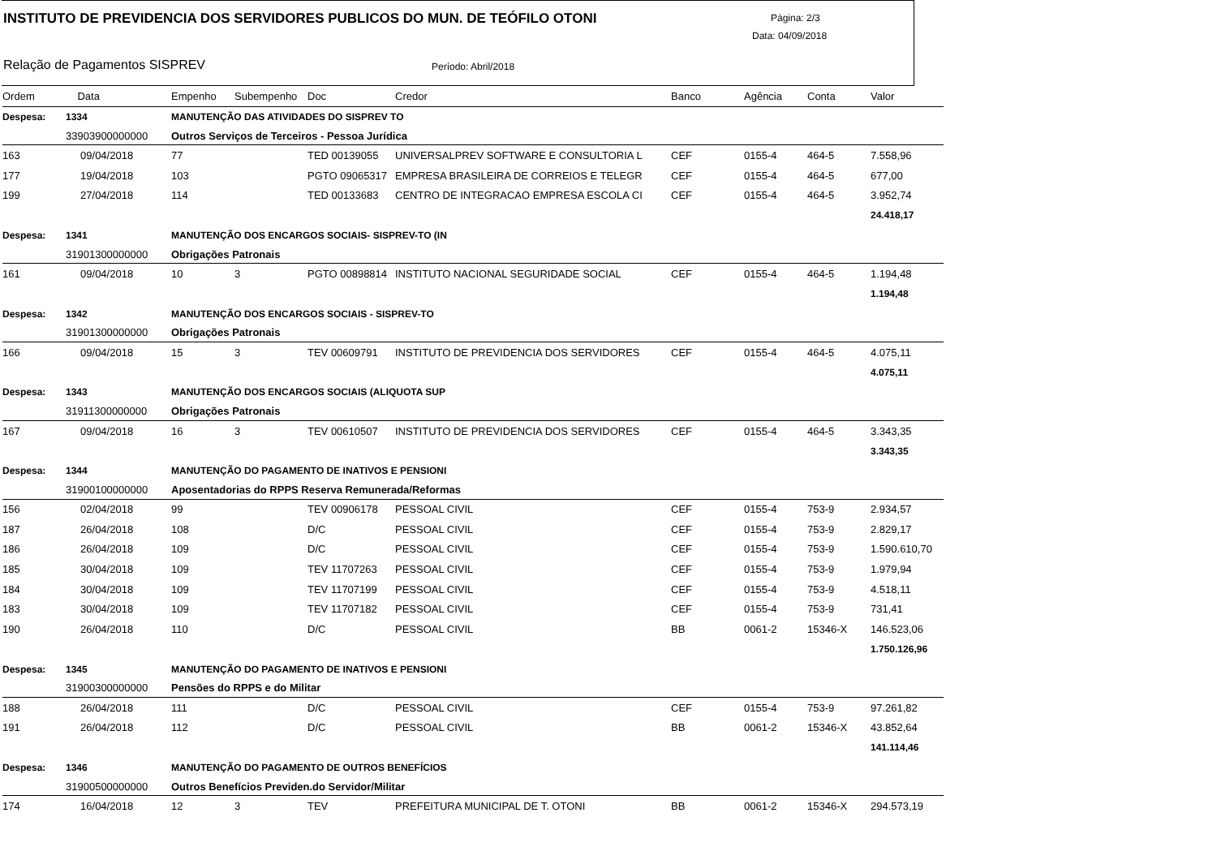INSTITUTO DE PREVIDENCIA DOS SERVIDORES PUBLICOS DO MUN. DE TEÓFILO OTONI
Página: 2/3
Data: 04/09/2018
Relação de Pagamentos SISPREV Período: Abril/2018
| Ordem | Data | Empenho | Subempenho | Doc | Credor | Banco | Agência | Conta | Valor |
| --- | --- | --- | --- | --- | --- | --- | --- | --- | --- |
| Despesa: | 1334 | MANUTENÇÃO DAS ATIVIDADES DO SISPREV TO | | | | | | | |
| | 33903900000000 | Outros Serviços de Terceiros - Pessoa Jurídica | | | | | | | |
| 163 | 09/04/2018 | 77 | | TED 00139055 | UNIVERSALPREV SOFTWARE E CONSULTORIA L | CEF | 0155-4 | 464-5 | 7.558,96 |
| 177 | 19/04/2018 | 103 | | PGTO 09065317 | EMPRESA BRASILEIRA DE CORREIOS E TELEGR | CEF | 0155-4 | 464-5 | 677,00 |
| 199 | 27/04/2018 | 114 | | TED 00133683 | CENTRO DE INTEGRACAO EMPRESA ESCOLA CI | CEF | 0155-4 | 464-5 | 3.952,74 |
| | | | | | | | | | 24.418,17 |
| Despesa: | 1341 | MANUTENÇÃO DOS ENCARGOS SOCIAIS- SISPREV-TO (IN | | | | | | | |
| | 31901300000000 | Obrigações Patronais | | | | | | | |
| 161 | 09/04/2018 | 10 | 3 | PGTO 00898814 | INSTITUTO NACIONAL SEGURIDADE SOCIAL | CEF | 0155-4 | 464-5 | 1.194,48 |
| | | | | | | | | | 1.194,48 |
| Despesa: | 1342 | MANUTENÇÃO DOS ENCARGOS SOCIAIS - SISPREV-TO | | | | | | | |
| | 31901300000000 | Obrigações Patronais | | | | | | | |
| 166 | 09/04/2018 | 15 | 3 | TEV 00609791 | INSTITUTO DE PREVIDENCIA DOS SERVIDORES | CEF | 0155-4 | 464-5 | 4.075,11 |
| | | | | | | | | | 4.075,11 |
| Despesa: | 1343 | MANUTENÇÃO DOS ENCARGOS SOCIAIS (ALIQUOTA SUP | | | | | | | |
| | 31911300000000 | Obrigações Patronais | | | | | | | |
| 167 | 09/04/2018 | 16 | 3 | TEV 00610507 | INSTITUTO DE PREVIDENCIA DOS SERVIDORES | CEF | 0155-4 | 464-5 | 3.343,35 |
| | | | | | | | | | 3.343,35 |
| Despesa: | 1344 | MANUTENÇÃO DO PAGAMENTO DE INATIVOS E PENSIONI | | | | | | | |
| | 31900100000000 | Aposentadorias do RPPS Reserva Remunerada/Reformas | | | | | | | |
| 156 | 02/04/2018 | 99 | | TEV 00906178 | PESSOAL CIVIL | CEF | 0155-4 | 753-9 | 2.934,57 |
| 187 | 26/04/2018 | 108 | | D/C | PESSOAL CIVIL | CEF | 0155-4 | 753-9 | 2.829,17 |
| 186 | 26/04/2018 | 109 | | D/C | PESSOAL CIVIL | CEF | 0155-4 | 753-9 | 1.590.610,70 |
| 185 | 30/04/2018 | 109 | | TEV 11707263 | PESSOAL CIVIL | CEF | 0155-4 | 753-9 | 1.979,94 |
| 184 | 30/04/2018 | 109 | | TEV 11707199 | PESSOAL CIVIL | CEF | 0155-4 | 753-9 | 4.518,11 |
| 183 | 30/04/2018 | 109 | | TEV 11707182 | PESSOAL CIVIL | CEF | 0155-4 | 753-9 | 731,41 |
| 190 | 26/04/2018 | 110 | | D/C | PESSOAL CIVIL | BB | 0061-2 | 15346-X | 146.523,06 |
| | | | | | | | | | 1.750.126,96 |
| Despesa: | 1345 | MANUTENÇÃO DO PAGAMENTO DE INATIVOS E PENSIONI | | | | | | | |
| | 31900300000000 | Pensões do RPPS e do Militar | | | | | | | |
| 188 | 26/04/2018 | 111 | | D/C | PESSOAL CIVIL | CEF | 0155-4 | 753-9 | 97.261,82 |
| 191 | 26/04/2018 | 112 | | D/C | PESSOAL CIVIL | BB | 0061-2 | 15346-X | 43.852,64 |
| | | | | | | | | | 141.114,46 |
| Despesa: | 1346 | MANUTENÇÃO DO PAGAMENTO DE OUTROS BENEFÍCIOS | | | | | | | |
| | 31900500000000 | Outros Benefícios Previden.do Servidor/Militar | | | | | | | |
| 174 | 16/04/2018 | 12 | 3 | TEV | PREFEITURA MUNICIPAL DE T. OTONI | BB | 0061-2 | 15346-X | 294.573,19 |